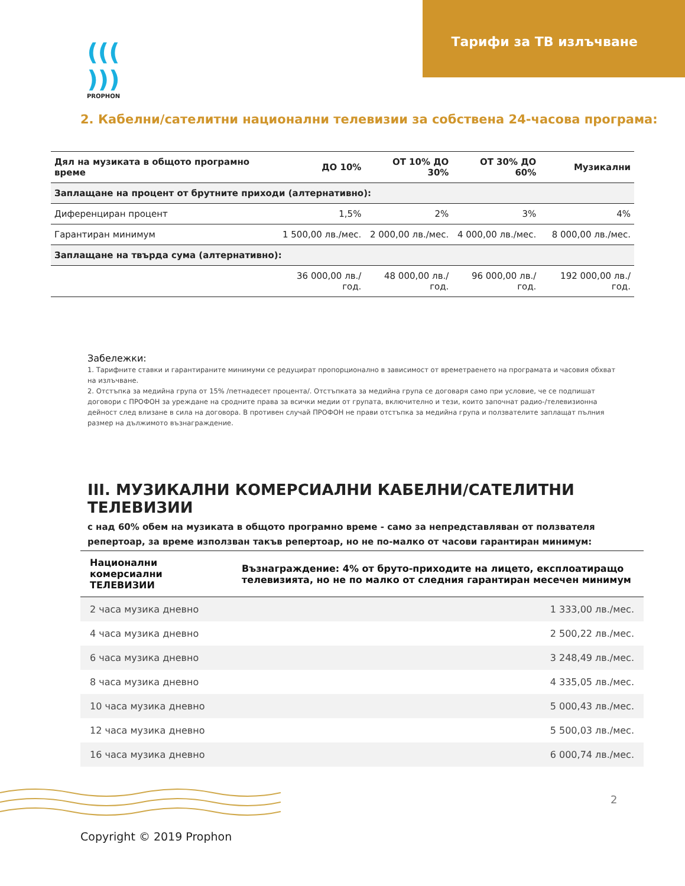Тарифи за ТВ излъчване
((( )))
PROPHON
2. Кабелни/сателитни национални телевизии за собствена 24-часова програма:
| Дял на музиката в общото програмно време | ДО 10% | ОТ 10% ДО 30% | ОТ 30% ДО 60% | Музикални |
| --- | --- | --- | --- | --- |
| Заплащане на процент от брутните приходи (алтернативно): | | | | |
| Диференциран процент | 1,5% | 2% | 3% | 4% |
| Гарантиран минимум | 1 500,00 лв./мес. | 2 000,00 лв./мес. | 4 000,00 лв./мес. | 8 000,00 лв./мес. |
| Заплащане на твърда сума (алтернативно): | | | | |
| | 36 000,00 лв./год. | 48 000,00 лв./год. | 96 000,00 лв./год. | 192 000,00 лв./год. |
Забележки:
1. Тарифните ставки и гарантираните минимуми се редуцират пропорционално в зависимост от времетраенето на програмата и часовия обхват на излъчване.
2. Отстъпка за медийна група от 15% /петнадесет процента/. Отстъпката за медийна група се договаря само при условие, че се подпишат договори с ПРОФОН за уреждане на сродните права за всички медии от групата, включително и тези, които започнат радио-/телевизионна дейност след влизане в сила на договора. В противен случай ПРОФОН не прави отстъпка за медийна група и ползвателите заплащат пълния размер на дължимото възнаграждение.
III. МУЗИКАЛНИ КОМЕРСИАЛНИ КАБЕЛНИ/САТЕЛИТНИ ТЕЛЕВИЗИИ
с над 60% обем на музиката в общото програмно време - само за непредставляван от ползвателя репертоар, за време използван такъв репертоар, но не по-малко от часови гарантиран минимум:
| Национални комерсиални ТЕЛЕВИЗИИ | Възнаграждение: 4% от бруто-приходите на лицето, експлоатиращо телевизията, но не по малко от следния гарантиран месечен минимум |
| --- | --- |
| 2 часа музика дневно | 1 333,00 лв./мес. |
| 4 часа музика дневно | 2 500,22 лв./мес. |
| 6 часа музика дневно | 3 248,49 лв./мес. |
| 8 часа музика дневно | 4 335,05 лв./мес. |
| 10 часа музика дневно | 5 000,43 лв./мес. |
| 12 часа музика дневно | 5 500,03 лв./мес. |
| 16 часа музика дневно | 6 000,74 лв./мес. |
2
Copyright © 2019 Prophon